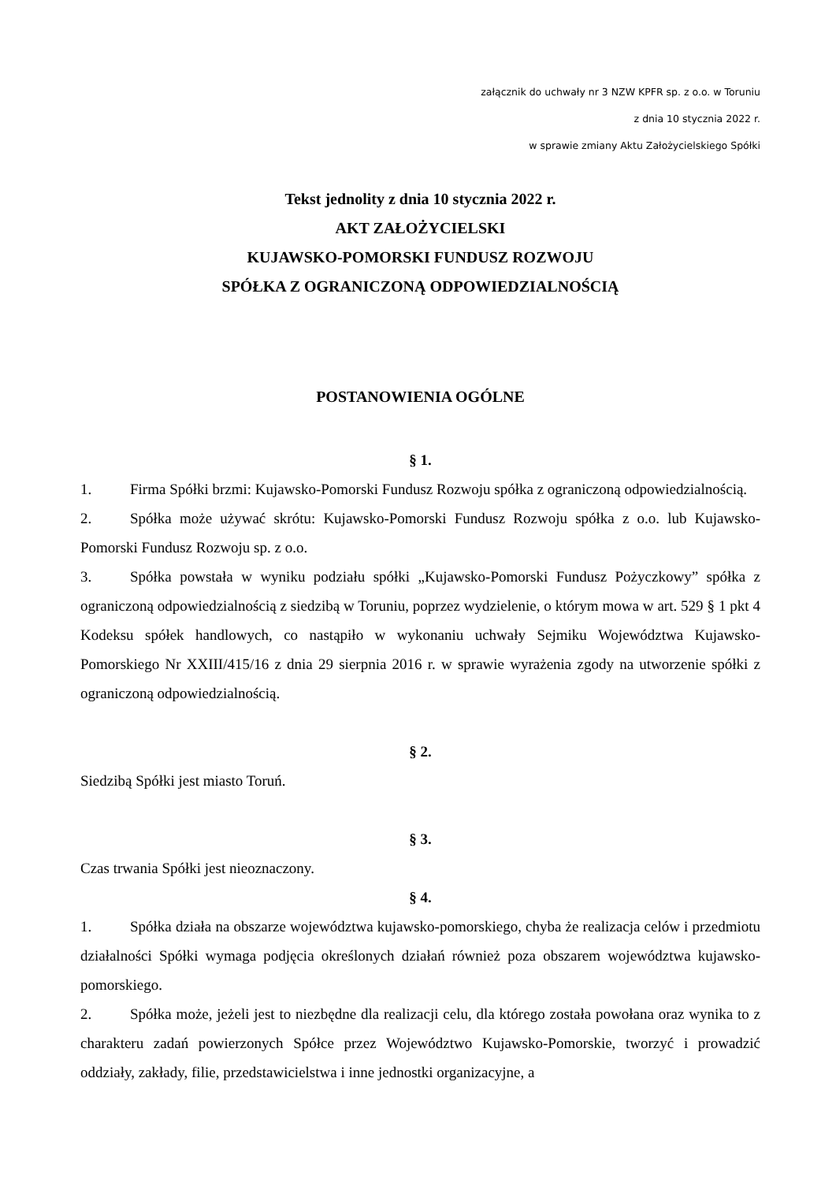załącznik do uchwały nr 3 NZW KPFR sp. z o.o. w Toruniu
z dnia 10 stycznia 2022 r.
w sprawie zmiany Aktu Założycielskiego Spółki
Tekst jednolity z dnia 10 stycznia 2022 r.
AKT ZAŁOŻYCIELSKI
KUJAWSKO-POMORSKI FUNDUSZ ROZWOJU
SPÓŁKA Z OGRANICZONĄ ODPOWIEDZIALNOŚCIĄ
POSTANOWIENIA OGÓLNE
§ 1.
1. Firma Spółki brzmi: Kujawsko-Pomorski Fundusz Rozwoju spółka z ograniczoną odpowiedzialnością.
2. Spółka może używać skrótu: Kujawsko-Pomorski Fundusz Rozwoju spółka z o.o. lub Kujawsko-Pomorski Fundusz Rozwoju sp. z o.o.
3. Spółka powstała w wyniku podziału spółki „Kujawsko-Pomorski Fundusz Pożyczkowy” spółka z ograniczoną odpowiedzialnością z siedzibą w Toruniu, poprzez wydzielenie, o którym mowa w art. 529 § 1 pkt 4 Kodeksu spółek handlowych, co nastąpiło w wykonaniu uchwały Sejmiku Województwa Kujawsko-Pomorskiego Nr XXIII/415/16 z dnia 29 sierpnia 2016 r. w sprawie wyrażenia zgody na utworzenie spółki z ograniczoną odpowiedzialnością.
§ 2.
Siedzibą Spółki jest miasto Toruń.
§ 3.
Czas trwania Spółki jest nieoznaczony.
§ 4.
1. Spółka działa na obszarze województwa kujawsko-pomorskiego, chyba że realizacja celów i przedmiotu działalności Spółki wymaga podjęcia określonych działań również poza obszarem województwa kujawsko-pomorskiego.
2. Spółka może, jeżeli jest to niezbędne dla realizacji celu, dla którego została powołana oraz wynika to z charakteru zadań powierzonych Spółce przez Województwo Kujawsko-Pomorskie, tworzyć i prowadzić oddziały, zakłady, filie, przedstawicielstwa i inne jednostki organizacyjne, a